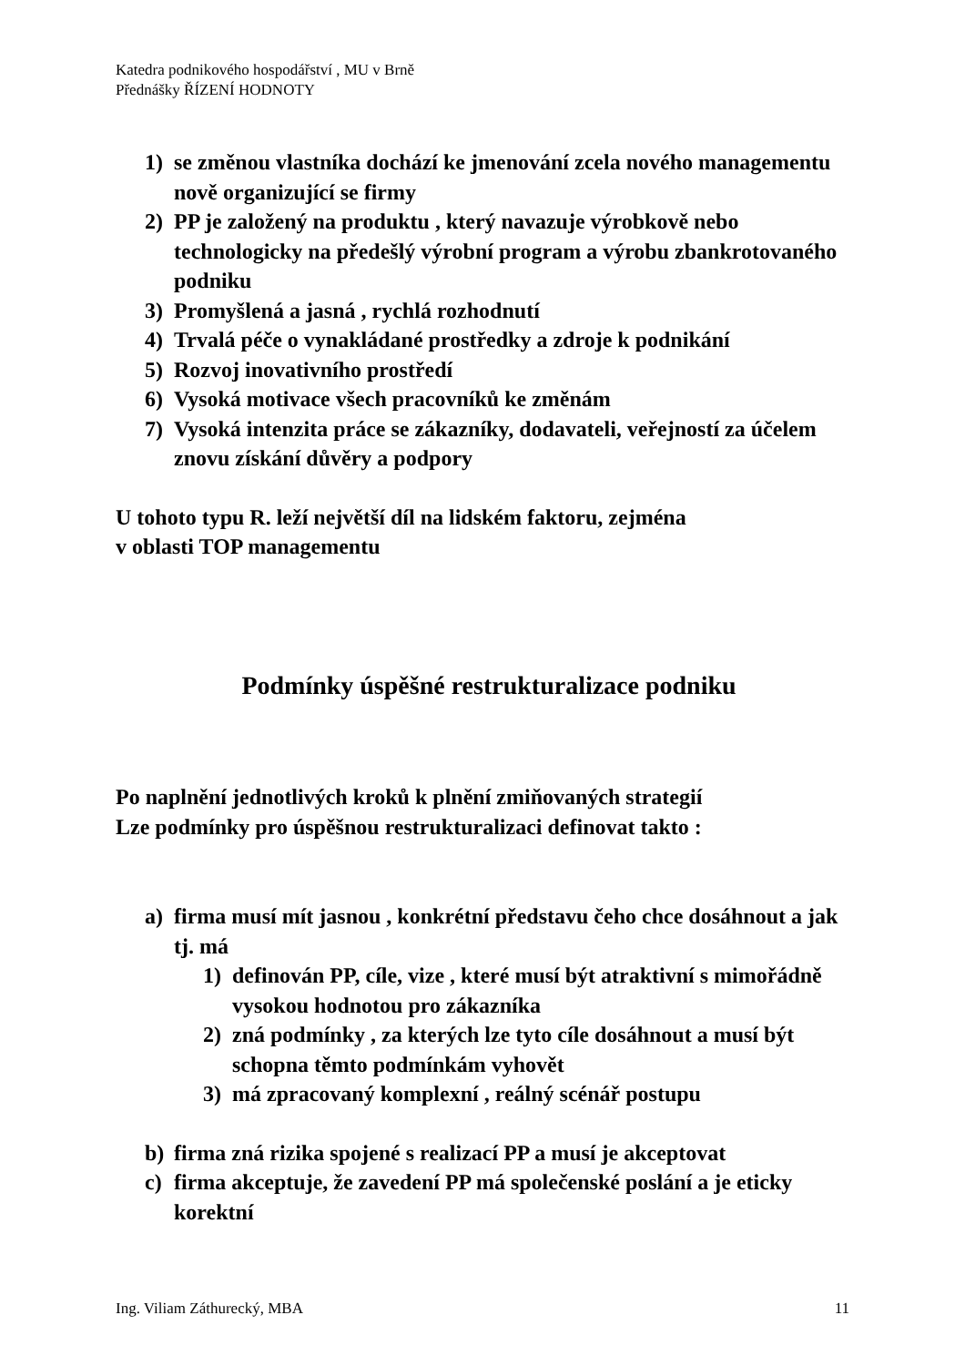Katedra podnikového hospodářství , MU v Brně
Přednášky ŘÍZENÍ HODNOTY
1) se změnou vlastníka dochází ke jmenování zcela nového managementu nově organizující se firmy
2) PP je založený na produktu , který navazuje výrobkově nebo technologicky na předešlý výrobní program a výrobu zbankrotovaného podniku
3) Promyšlená a jasná , rychlá rozhodnutí
4) Trvalá péče o vynakládané prostředky a zdroje k podnikání
5) Rozvoj inovativního prostředí
6) Vysoká motivace všech pracovníků ke změnám
7) Vysoká intenzita práce se zákazníky, dodavateli, veřejností za účelem znovu získání důvěry a podpory
U tohoto typu R. leží největší díl na lidském faktoru, zejména
v oblasti TOP managementu
Podmínky úspěšné restrukturalizace podniku
Po naplnění jednotlivých kroků k plnění zmiňovaných strategií
Lze podmínky pro úspěšnou restrukturalizaci definovat takto :
a) firma musí mít jasnou , konkrétní představu čeho chce dosáhnout a jak tj. má
1) definován PP, cíle, vize , které musí být atraktivní s mimořádně vysokou hodnotou pro zákazníka
2) zná podmínky , za kterých lze tyto cíle dosáhnout a musí být schopna těmto podmínkám vyhovět
3) má zpracovaný komplexní , reálný scénář postupu
b) firma zná rizika spojené s realizací PP a musí je akceptovat
c) firma akceptuje, že zavedení PP má společenské poslání a je eticky korektní
Ing. Viliam Záthurecký, MBA 11